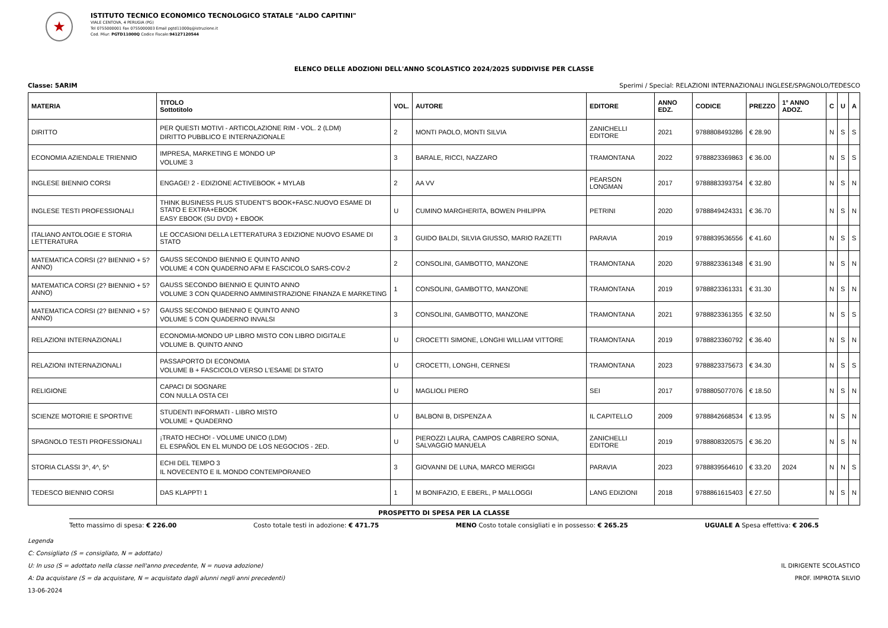★
ISTITUTO TECNICO ECONOMICO TECNOLOGICO STATALE "ALDO CAPITINI"
VIALE CENTOVA, 4 PERUGIA (PG)
Tel 0755000001 Fax 0755000003 Email pgtd11000q@istruzione.it
Cod. Miur: PGTD11000Q Codice Fiscale:94127120544
ELENCO DELLE ADOZIONI DELL'ANNO SCOLASTICO 2024/2025 SUDDIVISE PER CLASSE
Classe: 5ARIM Sperimi / Special: RELAZIONI INTERNAZIONALI INGLESE/SPAGNOLO/TEDESCO
| MATERIA | TITOLO Sottotitolo | VOL. | AUTORE | EDITORE | ANNO EDZ. | CODICE | PREZZO | 1° ANNO ADOZ. | C | U | A |
| --- | --- | --- | --- | --- | --- | --- | --- | --- | --- | --- | --- |
| DIRITTO | PER QUESTI MOTIVI - ARTICOLAZIONE RIM - VOL. 2 (LDM) DIRITTO PUBBLICO E INTERNAZIONALE | 2 | MONTI PAOLO, MONTI SILVIA | ZANICHELLI EDITORE | 2021 | 9788808493286 | € 28.90 | | N | S | S |
| ECONOMIA AZIENDALE TRIENNIO | IMPRESA, MARKETING E MONDO UP VOLUME 3 | 3 | BARALE, RICCI, NAZZARO | TRAMONTANA | 2022 | 9788823369863 | € 36.00 | | N | S | S |
| INGLESE BIENNIO CORSI | ENGAGE! 2 - EDIZIONE ACTIVEBOOK + MYLAB | 2 | AA VV | PEARSON LONGMAN | 2017 | 9788883393754 | € 32.80 | | N | S | N |
| INGLESE TESTI PROFESSIONALI | THINK BUSINESS PLUS STUDENT'S BOOK+FASC.NUOVO ESAME DI STATO E EXTRA+EBOOK EASY EBOOK (SU DVD) + EBOOK | U | CUMINO MARGHERITA, BOWEN PHILIPPA | PETRINI | 2020 | 9788849424331 | € 36.70 | | N | S | N |
| ITALIANO ANTOLOGIE E STORIA LETTERATURA | LE OCCASIONI DELLA LETTERATURA 3 EDIZIONE NUOVO ESAME DI STATO | 3 | GUIDO BALDI, SILVIA GIUSSO, MARIO RAZETTI | PARAVIA | 2019 | 9788839536556 | € 41.60 | | N | S | S |
| MATEMATICA CORSI (2? BIENNIO + 5? ANNO) | GAUSS SECONDO BIENNIO E QUINTO ANNO VOLUME 4 CON QUADERNO AFM E FASCICOLO SARS-COV-2 | 2 | CONSOLINI, GAMBOTTO, MANZONE | TRAMONTANA | 2020 | 9788823361348 | € 31.90 | | N | S | N |
| MATEMATICA CORSI (2? BIENNIO + 5? ANNO) | GAUSS SECONDO BIENNIO E QUINTO ANNO VOLUME 3 CON QUADERNO AMMINISTRAZIONE FINANZA E MARKETING | 1 | CONSOLINI, GAMBOTTO, MANZONE | TRAMONTANA | 2019 | 9788823361331 | € 31.30 | | N | S | N |
| MATEMATICA CORSI (2? BIENNIO + 5? ANNO) | GAUSS SECONDO BIENNIO E QUINTO ANNO VOLUME 5 CON QUADERNO INVALSI | 3 | CONSOLINI, GAMBOTTO, MANZONE | TRAMONTANA | 2021 | 9788823361355 | € 32.50 | | N | S | S |
| RELAZIONI INTERNAZIONALI | ECONOMIA-MONDO UP LIBRO MISTO CON LIBRO DIGITALE VOLUME B. QUINTO ANNO | U | CROCETTI SIMONE, LONGHI WILLIAM VITTORE | TRAMONTANA | 2019 | 9788823360792 | € 36.40 | | N | S | N |
| RELAZIONI INTERNAZIONALI | PASSAPORTO DI ECONOMIA VOLUME B + FASCICOLO VERSO L'ESAME DI STATO | U | CROCETTI, LONGHI, CERNESI | TRAMONTANA | 2023 | 9788823375673 | € 34.30 | | N | S | S |
| RELIGIONE | CAPACI DI SOGNARE CON NULLA OSTA CEI | U | MAGLIOLI PIERO | SEI | 2017 | 9788805077076 | € 18.50 | | N | S | N |
| SCIENZE MOTORIE E SPORTIVE | STUDENTI INFORMATI - LIBRO MISTO VOLUME + QUADERNO | U | BALBONI B, DISPENZA A | IL CAPITELLO | 2009 | 9788842668534 | € 13.95 | | N | S | N |
| SPAGNOLO TESTI PROFESSIONALI | ¡TRATO HECHO! - VOLUME UNICO (LDM) EL ESPAÑOL EN EL MUNDO DE LOS NEGOCIOS - 2ED. | U | PIEROZZI LAURA, CAMPOS CABRERO SONIA, SALVAGGIO MANUELA | ZANICHELLI EDITORE | 2019 | 9788808320575 | € 36.20 | | N | S | N |
| STORIA CLASSI 3^, 4^, 5^ | ECHI DEL TEMPO 3 IL NOVECENTO E IL MONDO CONTEMPORANEO | 3 | GIOVANNI DE LUNA, MARCO MERIGGI | PARAVIA | 2023 | 9788839564610 | € 33.20 | 2024 | N | N | S |
| TEDESCO BIENNIO CORSI | DAS KLAPPT! 1 | 1 | M BONIFAZIO, E EBERL, P MALLOGGI | LANG EDIZIONI | 2018 | 9788861615403 | € 27.50 | | N | S | N |
PROSPETTO DI SPESA PER LA CLASSE
Tetto massimo di spesa: € 226.00 Costo totale testi in adozione: € 471.75 MENO Costo totale consigliati e in possesso: € 265.25 UGUALE A Spesa effettiva: € 206.5
Legenda
C: Consigliato (S = consigliato, N = adottato)
U: In uso (S = adottato nella classe nell'anno precedente, N = nuova adozione)
A: Da acquistare (S = da acquistare, N = acquistato dagli alunni negli anni precedenti)
13-06-2024
IL DIRIGENTE SCOLASTICO
PROF. IMPROTA SILVIO